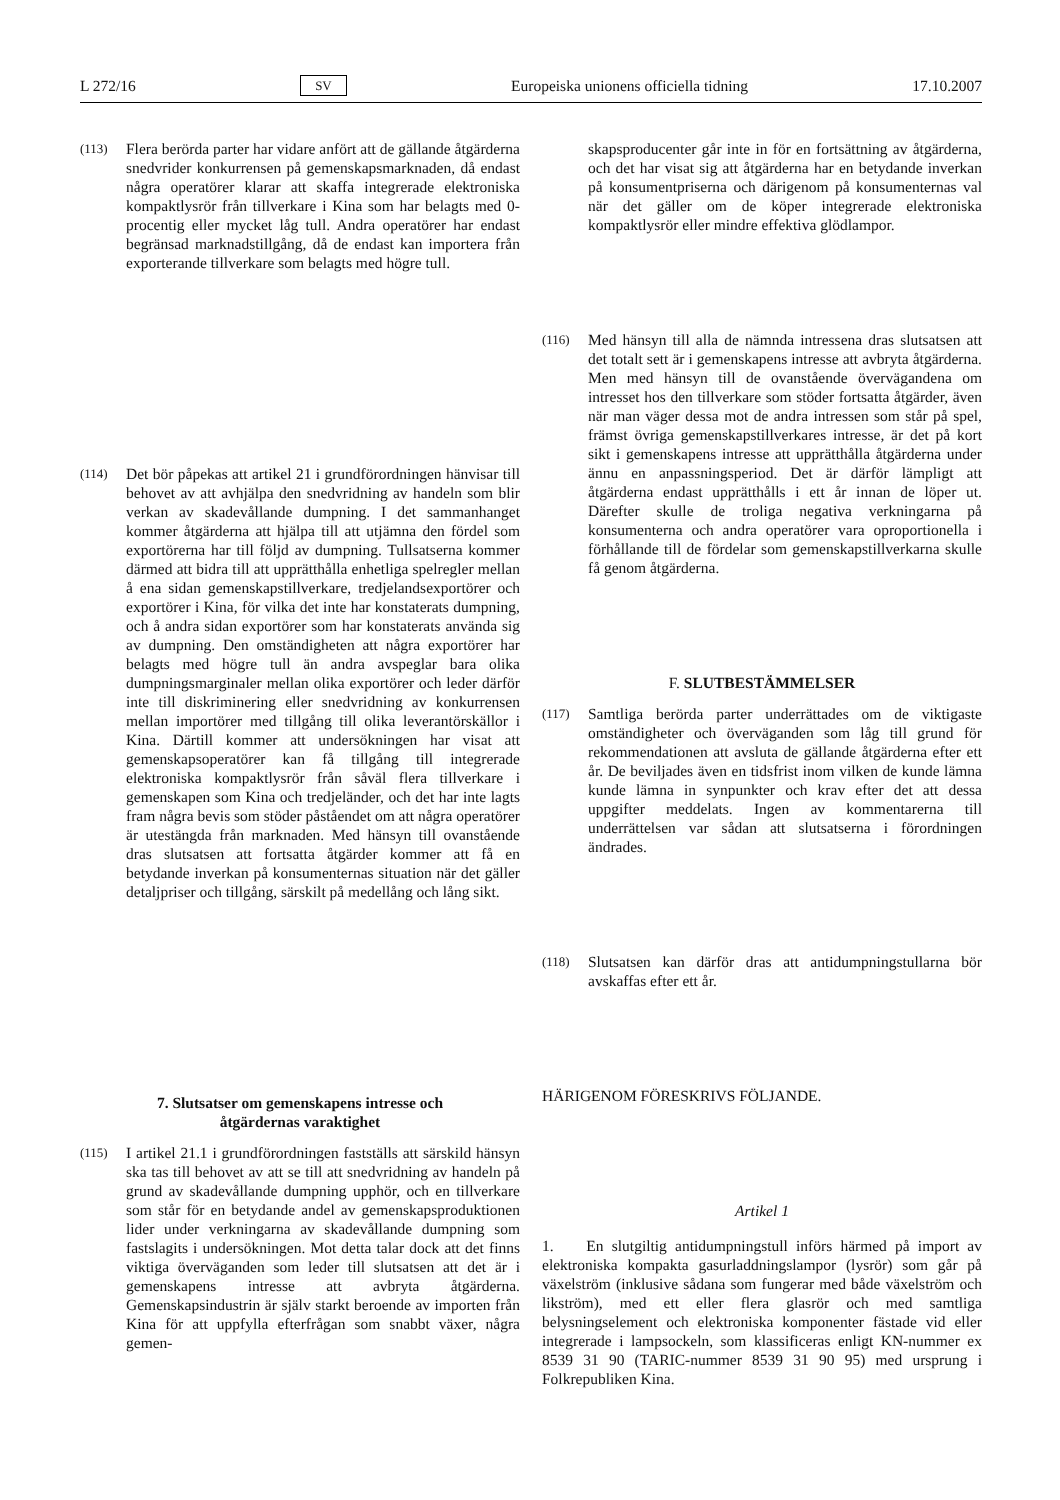L 272/16 SV Europeiska unionens officiella tidning 17.10.2007
(113)
Flera berörda parter har vidare anfört att de gällande åtgärderna snedvrider konkurrensen på gemenskapsmarknaden, då endast några operatörer klarar att skaffa integrerade elektroniska kompaktlysrör från tillverkare i Kina som har belagts med 0-procentig eller mycket låg tull. Andra operatörer har endast begränsad marknadstillgång, då de endast kan importera från exporterande tillverkare som belagts med högre tull.
(114)
Det bör påpekas att artikel 21 i grundförordningen hänvisar till behovet av att avhjälpa den snedvridning av handeln som blir verkan av skadevållande dumpning. I det sammanhanget kommer åtgärderna att hjälpa till att utjämna den fördel som exportörerna har till följd av dumpning. Tullsatserna kommer därmed att bidra till att upprätthålla enhetliga spelregler mellan å ena sidan gemenskapstillverkare, tredjelandsexportörer och exportörer i Kina, för vilka det inte har konstaterats dumpning, och å andra sidan exportörer som har konstaterats använda sig av dumpning. Den omständigheten att några exportörer har belagts med högre tull än andra avspeglar bara olika dumpningsmarginaler mellan olika exportörer och leder därför inte till diskriminering eller snedvridning av konkurrensen mellan importörer med tillgång till olika leverantörskällor i Kina. Därtill kommer att undersökningen har visat att gemenskapsoperatörer kan få tillgång till integrerade elektroniska kompaktlysrör från såväl flera tillverkare i gemenskapen som Kina och tredjeländer, och det har inte lagts fram några bevis som stöder påståendet om att några operatörer är utestängda från marknaden. Med hänsyn till ovanstående dras slutsatsen att fortsatta åtgärder kommer att få en betydande inverkan på konsumenternas situation när det gäller detaljpriser och tillgång, särskilt på medellång och lång sikt.
7. Slutsatser om gemenskapens intresse och
åtgärdernas varaktighet
(115)
I artikel 21.1 i grundförordningen fastställs att särskild hänsyn ska tas till behovet av att se till att snedvridning av handeln på grund av skadevållande dumpning upphör, och en tillverkare som står för en betydande andel av gemenskapsproduktionen lider under verkningarna av skadevållande dumpning som fastslagits i undersökningen. Mot detta talar dock att det finns viktiga överväganden som leder till slutsatsen att det är i gemenskapens intresse att avbryta åtgärderna. Gemenskapsindustrin är själv starkt beroende av importen från Kina för att uppfylla efterfrågan som snabbt växer, några gemen-
skapsproducenter går inte in för en fortsättning av åtgärderna, och det har visat sig att åtgärderna har en betydande inverkan på konsumentpriserna och därigenom på konsumenternas val när det gäller om de köper integrerade elektroniska kompaktlysrör eller mindre effektiva glödlampor.
(116)
Med hänsyn till alla de nämnda intressena dras slutsatsen att det totalt sett är i gemenskapens intresse att avbryta åtgärderna. Men med hänsyn till de ovanstående övervägandena om intresset hos den tillverkare som stöder fortsatta åtgärder, även när man väger dessa mot de andra intressen som står på spel, främst övriga gemenskapstillverkares intresse, är det på kort sikt i gemenskapens intresse att upprätthålla åtgärderna under ännu en anpassningsperiod. Det är därför lämpligt att åtgärderna endast upprätthålls i ett år innan de löper ut. Därefter skulle de troliga negativa verkningarna på konsumenterna och andra operatörer vara oproportionella i förhållande till de fördelar som gemenskapstillverkarna skulle få genom åtgärderna.
F. SLUTBESTÄMMELSER
(117)
Samtliga berörda parter underrättades om de viktigaste omständigheter och överväganden som låg till grund för rekommendationen att avsluta de gällande åtgärderna efter ett år. De beviljades även en tidsfrist inom vilken de kunde lämna kunde lämna in synpunkter och krav efter det att dessa uppgifter meddelats. Ingen av kommentarerna till underrättelsen var sådan att slutsatserna i förordningen ändrades.
(118)
Slutsatsen kan därför dras att antidumpningstullarna bör avskaffas efter ett år.
HÄRIGENOM FÖRESKRIVS FÖLJANDE.
Artikel 1
1. En slutgiltig antidumpningstull införs härmed på import av elektroniska kompakta gasurladdningslampor (lysrör) som går på växelström (inklusive sådana som fungerar med både växelström och likström), med ett eller flera glasrör och med samtliga belysningselement och elektroniska komponenter fästade vid eller integrerade i lampsockeln, som klassificeras enligt KN-nummer ex 8539 31 90 (TARIC-nummer 8539 31 90 95) med ursprung i Folkrepubliken Kina.